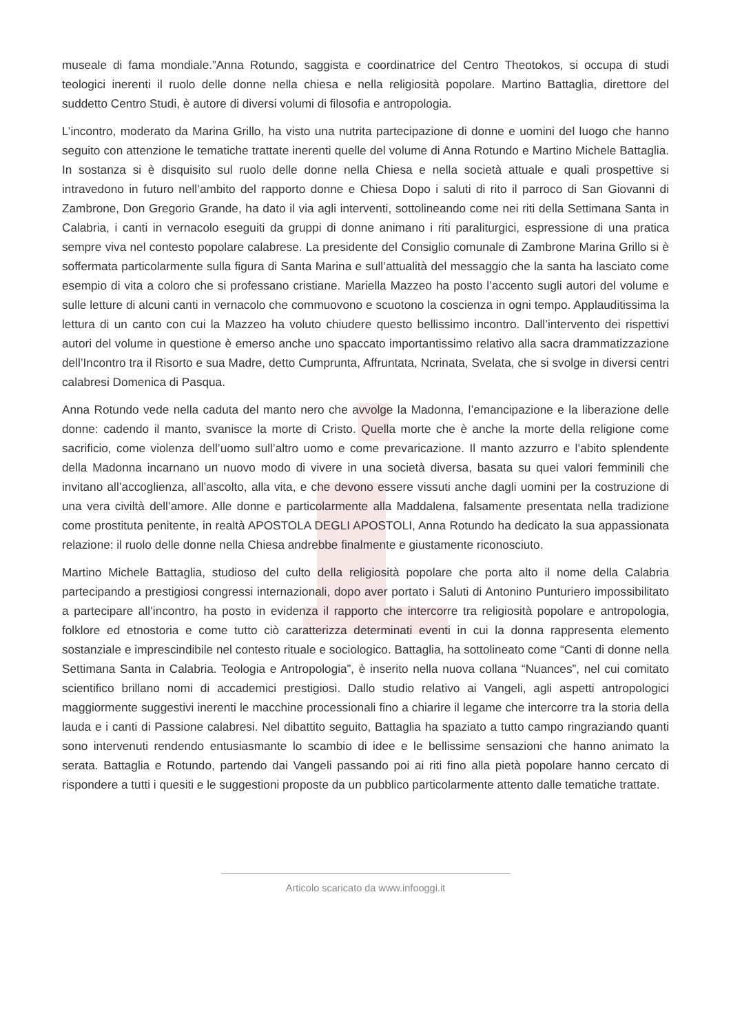museale di fama mondiale.”Anna Rotundo, saggista e coordinatrice del Centro Theotokos, si occupa di studi teologici inerenti il ruolo delle donne nella chiesa e nella religiosità popolare. Martino Battaglia, direttore del suddetto Centro Studi, è autore di diversi volumi di filosofia e antropologia.
L’incontro, moderato da Marina Grillo, ha visto una nutrita partecipazione di donne e uomini del luogo che hanno seguito con attenzione le tematiche trattate inerenti quelle del volume di Anna Rotundo e Martino Michele Battaglia. In sostanza si è disquisito sul ruolo delle donne nella Chiesa e nella società attuale e quali prospettive si intravedono in futuro nell’ambito del rapporto donne e Chiesa Dopo i saluti di rito il parroco di San Giovanni di Zambrone, Don Gregorio Grande, ha dato il via agli interventi, sottolineando come nei riti della Settimana Santa in Calabria, i canti in vernacolo eseguiti da gruppi di donne animano i riti paraliturgici, espressione di una pratica sempre viva nel contesto popolare calabrese. La presidente del Consiglio comunale di Zambrone Marina Grillo si è soffermata particolarmente sulla figura di Santa Marina e sull’attualità del messaggio che la santa ha lasciato come esempio di vita a coloro che si professano cristiane. Mariella Mazzeo ha posto l’accento sugli autori del volume e sulle letture di alcuni canti in vernacolo che commuovono e scuotono la coscienza in ogni tempo. Applauditissima la lettura di un canto con cui la Mazzeo ha voluto chiudere questo bellissimo incontro. Dall’intervento dei rispettivi autori del volume in questione è emerso anche uno spaccato importantissimo relativo alla sacra drammatizzazione dell’Incontro tra il Risorto e sua Madre, detto Cumprunta, Affruntata, Ncrinata, Svelata, che si svolge in diversi centri calabresi Domenica di Pasqua.
Anna Rotundo vede nella caduta del manto nero che avvolge la Madonna, l’emancipazione e la liberazione delle donne: cadendo il manto, svanisce la morte di Cristo. Quella morte che è anche la morte della religione come sacrificio, come violenza dell’uomo sull’altro uomo e come prevaricazione. Il manto azzurro e l’abito splendente della Madonna incarnano un nuovo modo di vivere in una società diversa, basata su quei valori femminili che invitano all’accoglienza, all’ascolto, alla vita, e che devono essere vissuti anche dagli uomini per la costruzione di una vera civiltà dell’amore. Alle donne e particolarmente alla Maddalena, falsamente presentata nella tradizione come prostituta penitente, in realtà APOSTOLA DEGLI APOSTOLI, Anna Rotundo ha dedicato la sua appassionata relazione: il ruolo delle donne nella Chiesa andrebbe finalmente e giustamente riconosciuto.
Martino Michele Battaglia, studioso del culto della religiosità popolare che porta alto il nome della Calabria partecipando a prestigiosi congressi internazionali, dopo aver portato i Saluti di Antonino Punturiero impossibilitato a partecipare all’incontro, ha posto in evidenza il rapporto che intercorre tra religiosità popolare e antropologia, folklore ed etnostoria e come tutto ciò caratterizza determinati eventi in cui la donna rappresenta elemento sostanziale e imprescindibile nel contesto rituale e sociologico. Battaglia, ha sottolineato come “Canti di donne nella Settimana Santa in Calabria. Teologia e Antropologia”, è inserito nella nuova collana “Nuances”, nel cui comitato scientifico brillano nomi di accademici prestigiosi. Dallo studio relativo ai Vangeli, agli aspetti antropologici maggiormente suggestivi inerenti le macchine processionali fino a chiarire il legame che intercorre tra la storia della lauda e i canti di Passione calabresi. Nel dibattito seguito, Battaglia ha spaziato a tutto campo ringraziando quanti sono intervenuti rendendo entusiasmante lo scambio di idee e le bellissime sensazioni che hanno animato la serata. Battaglia e Rotundo, partendo dai Vangeli passando poi ai riti fino alla pietà popolare hanno cercato di rispondere a tutti i quesiti e le suggestioni proposte da un pubblico particolarmente attento dalle tematiche trattate.
Articolo scaricato da www.infooggi.it